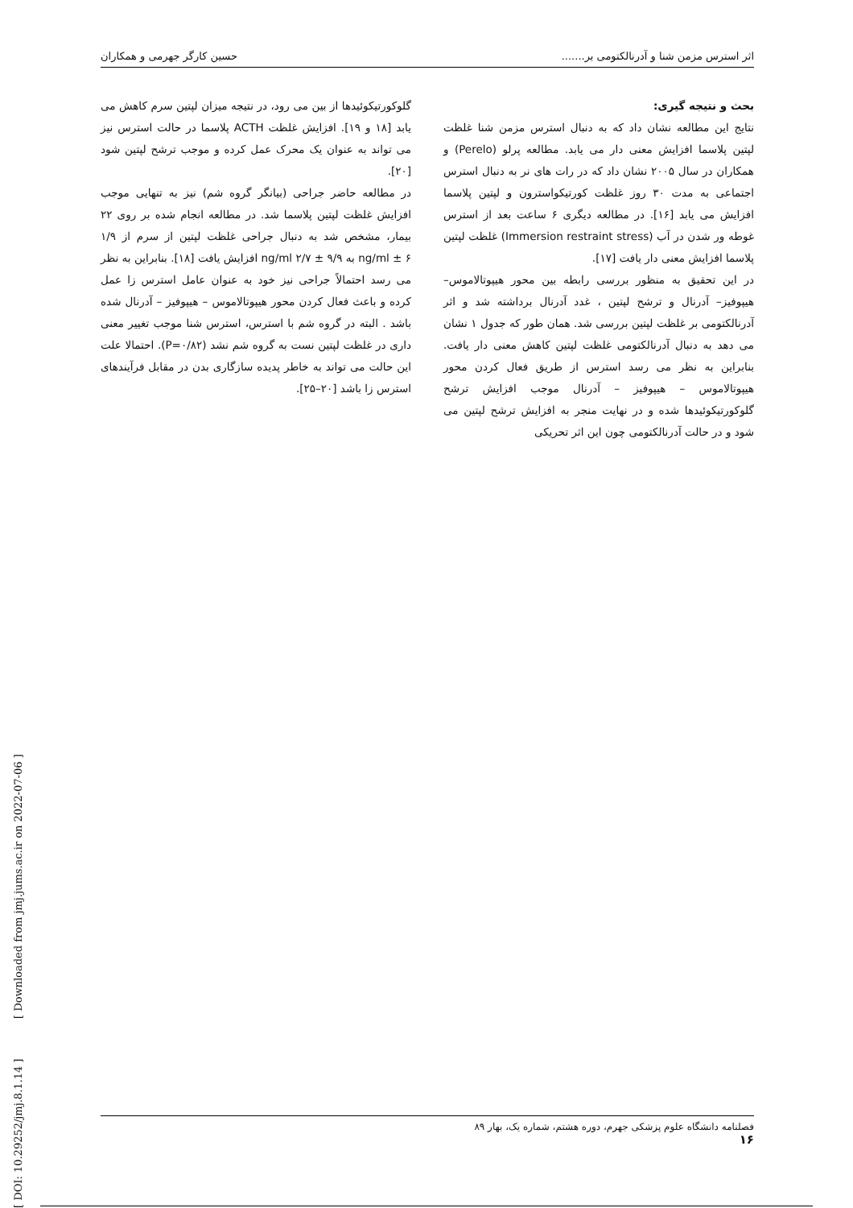اثر استرس مزمن شنا و آدرنالکتومی بر....... حسین کارگر جهرمی و همکاران
بحث و نتیجه گیری:
نتایج این مطالعه نشان داد که به دنبال استرس مزمن شنا غلظت لپتین پلاسما افزایش معنی دار می یابد. مطالعه پرلو (Perelo) و همکاران در سال ۲۰۰۵ نشان داد که در رات های نر به دنبال استرس اجتماعی به مدت ۳۰ روز غلظت کورتیکواسترون و لپتین پلاسما افزایش می یابد [۱۶]. در مطالعه دیگری ۶ ساعت بعد از استرس غوطه ور شدن در آب (Immersion restraint stress) غلظت لپتین پلاسما افزایش معنی دار یافت [۱۷].
در این تحقیق به منظور بررسی رابطه بین محور هیپوتالاموس– هیپوفیز– آدرنال و ترشح لپتین ، غدد آدرنال برداشته شد و اثر آدرنالکتومی بر غلظت لپتین بررسی شد. همان طور که جدول ۱ نشان می دهد به دنبال آدرنالکتومی غلظت لپتین کاهش معنی دار یافت. بنابراین به نظر می رسد استرس از طریق فعال کردن محور هیپوتالاموس – هیپوفیز – آدرنال موجب افزایش ترشح گلوکورتیکوئیدها شده و در نهایت منجر به افزایش ترشح لپتین می شود و در حالت آدرنالکتومی چون این اثر تحریکی
گلوکورتیکوئیدها از بین می رود، در نتیجه میزان لپتین سرم کاهش می یابد [۱۸ و ۱۹]. افزایش غلظت ACTH پلاسما در حالت استرس نیز می تواند به عنوان یک محرک عمل کرده و موجب ترشح لپتین شود [۲۰].
در مطالعه حاضر جراحی (بیانگر گروه شم) نیز به تنهایی موجب افزایش غلظت لپتین پلاسما شد. در مطالعه انجام شده بر روی ۲۲ بیمار، مشخص شد به دنبال جراحی غلظت لپتین از سرم از ۱/۹ ng/ml ± ۶ به ۹/۹ ± ۲/۷ ng/ml افزایش یافت [۱۸]. بنابراین به نظر می رسد احتمالاً جراحی نیز خود به عنوان عامل استرس زا عمل کرده و باعث فعال کردن محور هیپوتالاموس – هیپوفیز – آدرنال شده باشد . البته در گروه شم با استرس، استرس شنا موجب تغییر معنی داری در غلظت لپتین نست به گروه شم نشد (P=۰/۸۲). احتمالا علت این حالت می تواند به خاطر پدیده سازگاری بدن در مقابل فرآیندهای استرس زا باشد [۲۰–۲۵].
[ DOI: 10.29252/jmj.8.1.14 ] [ Downloaded from jmj.jums.ac.ir on 2022-07-06 ]
فصلنامه دانشگاه علوم پزشکی جهرم، دوره هشتم، شماره یک، بهار ۸۹
۱۶